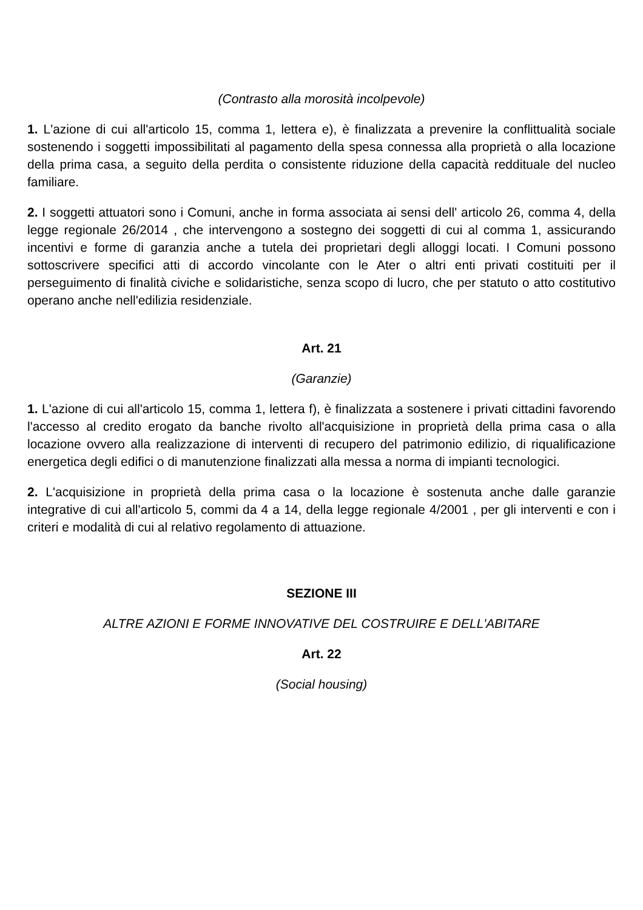(Contrasto alla morosità incolpevole)
1. L'azione di cui all'articolo 15, comma 1, lettera e), è finalizzata a prevenire la conflittualità sociale sostenendo i soggetti impossibilitati al pagamento della spesa connessa alla proprietà o alla locazione della prima casa, a seguito della perdita o consistente riduzione della capacità reddituale del nucleo familiare.
2. I soggetti attuatori sono i Comuni, anche in forma associata ai sensi dell' articolo 26, comma 4, della legge regionale 26/2014 , che intervengono a sostegno dei soggetti di cui al comma 1, assicurando incentivi e forme di garanzia anche a tutela dei proprietari degli alloggi locati. I Comuni possono sottoscrivere specifici atti di accordo vincolante con le Ater o altri enti privati costituiti per il perseguimento di finalità civiche e solidaristiche, senza scopo di lucro, che per statuto o atto costitutivo operano anche nell'edilizia residenziale.
Art. 21
(Garanzie)
1. L'azione di cui all'articolo 15, comma 1, lettera f), è finalizzata a sostenere i privati cittadini favorendo l'accesso al credito erogato da banche rivolto all'acquisizione in proprietà della prima casa o alla locazione ovvero alla realizzazione di interventi di recupero del patrimonio edilizio, di riqualificazione energetica degli edifici o di manutenzione finalizzati alla messa a norma di impianti tecnologici.
2. L'acquisizione in proprietà della prima casa o la locazione è sostenuta anche dalle garanzie integrative di cui all'articolo 5, commi da 4 a 14, della legge regionale 4/2001 , per gli interventi e con i criteri e modalità di cui al relativo regolamento di attuazione.
SEZIONE III
ALTRE AZIONI E FORME INNOVATIVE DEL COSTRUIRE E DELL'ABITARE
Art. 22
(Social housing)